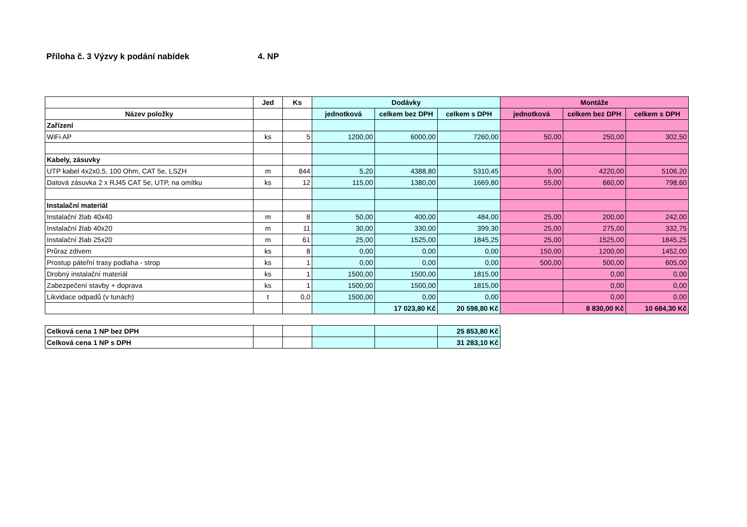Příloha č. 3 Výzvy k podání nabídek 4. NP
| | Jed | Ks | Dodávky | | | Montáže | | |
| --- | --- | --- | --- | --- | --- | --- | --- | --- |
| Název položky | | | jednotková | celkem bez DPH | celkem s DPH | jednotková | celkem bez DPH | celkem s DPH |
| Zařízení | | | | | | | | |
| WiFi AP | ks | 5 | 1200,00 | 6000,00 | 7260,00 | 50,00 | 250,00 | 302,50 |
| Kabely, zásuvky | | | | | | | | |
| UTP kabel 4x2x0,5, 100 Ohm, CAT 5e, LSZH | m | 844 | 5,20 | 4388,80 | 5310,45 | 5,00 | 4220,00 | 5106,20 |
| Datová zásuvka 2 x RJ45 CAT 5e, UTP, na omítku | ks | 12 | 115,00 | 1380,00 | 1669,80 | 55,00 | 660,00 | 798,60 |
| Instalační materiál | | | | | | | | |
| Instalační žlab 40x40 | m | 8 | 50,00 | 400,00 | 484,00 | 25,00 | 200,00 | 242,00 |
| Instalační žlab 40x20 | m | 11 | 30,00 | 330,00 | 399,30 | 25,00 | 275,00 | 332,75 |
| Instalační žlab 25x20 | m | 61 | 25,00 | 1525,00 | 1845,25 | 25,00 | 1525,00 | 1845,25 |
| Průraz zdivem | ks | 8 | 0,00 | 0,00 | 0,00 | 150,00 | 1200,00 | 1452,00 |
| Prostup páteřní trasy podlaha - strop | ks | 1 | 0,00 | 0,00 | 0,00 | 500,00 | 500,00 | 605,00 |
| Drobný instalační materiál | ks | 1 | 1500,00 | 1500,00 | 1815,00 | | 0,00 | 0,00 |
| Zabezpečení stavby + doprava | ks | 1 | 1500,00 | 1500,00 | 1815,00 | | 0,00 | 0,00 |
| Likvidace odpadů (v tunách) | t | 0,0 | 1500,00 | 0,00 | 0,00 | | 0,00 | 0,00 |
| | | | | 17 023,80 Kč | 20 598,80 Kč | | 8 830,00 Kč | 10 684,30 Kč |
| Celková cena 1 NP bez DPH | | | | | 25 853,80 Kč |
| Celková cena 1 NP s DPH | | | | | 31 283,10 Kč |